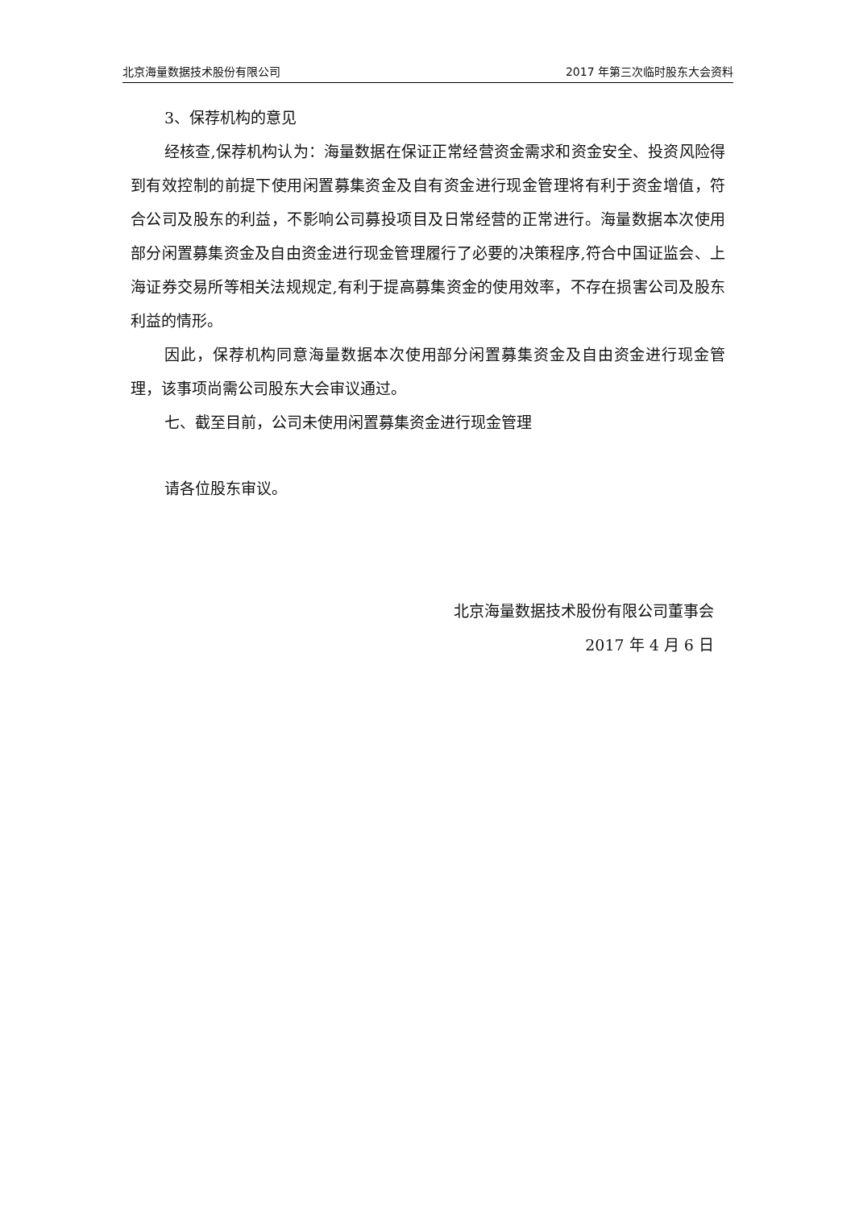北京海量数据技术股份有限公司 2017 年第三次临时股东大会资料
3、保荐机构的意见
经核查,保荐机构认为：海量数据在保证正常经营资金需求和资金安全、投资风险得到有效控制的前提下使用闲置募集资金及自有资金进行现金管理将有利于资金增值，符合公司及股东的利益，不影响公司募投项目及日常经营的正常进行。海量数据本次使用部分闲置募集资金及自由资金进行现金管理履行了必要的决策程序,符合中国证监会、上海证券交易所等相关法规规定,有利于提高募集资金的使用效率，不存在损害公司及股东利益的情形。
因此，保荐机构同意海量数据本次使用部分闲置募集资金及自由资金进行现金管理，该事项尚需公司股东大会审议通过。
七、截至目前，公司未使用闲置募集资金进行现金管理
请各位股东审议。
北京海量数据技术股份有限公司董事会
2017 年 4 月 6 日